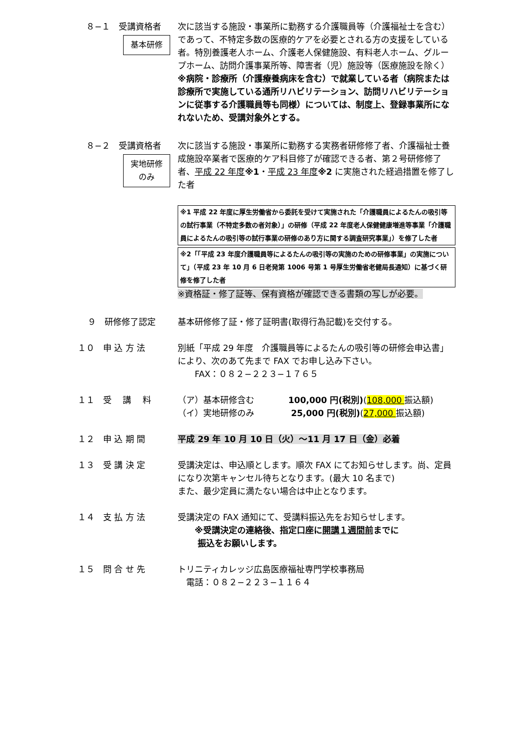８−１　受講資格者
基本研修
次に該当する施設・事業所に勤務する介護職員等（介護福祉士を含む）であって、不特定多数の医療的ケアを必要とされる方の支援をしている者。特別養護老人ホーム、介護老人保健施設、有料老人ホーム、グループホーム、訪問介護事業所等、障害者（児）施設等（医療施設を除く）
※病院・診療所（介護療養病床を含む）で就業している者（病院または診療所で実施している通所リハビリテーション、訪問リハビリテーションに従事する介護職員等も同様）については、制度上、登録事業所になれないため、受講対象外とする。
８−２　受講資格者
実地研修
のみ
次に該当する施設・事業所に勤務する実務者研修修了者、介護福祉士養成施設卒業者で医療的ケア科目修了が確認できる者、第２号研修修了者、平成 22 年度※1・平成 23 年度※2 に実施された経過措置を修了した者
※1 平成 22 年度に厚生労働省から委託を受けて実施された「介護職員によるたんの吸引等の試行事業（不特定多数の者対象）」の研修（平成 22 年度老人保健健康増進等事業「介護職員によるたんの吸引等の試行事業の研修のあり方に関する調査研究事業」）を修了した者
※2「「平成 23 年度介護職員等によるたんの吸引等の実施のための研修事業」の実施について」（平成 23 年 10 月 6 日老発第 1006 号第 1 号厚生労働省老健局長通知）に基づく研修を修了した者
※資格証・修了証等、保有資格が確認できる書類の写しが必要。
９　研修修了認定 基本研修修了証・修了証明書(取得行為記載)を交付する。
１０　申 込 方 法 別紙「平成 29 年度　介護職員等によるたんの吸引等の研修会申込書」により、次のあて先まで FAX でお申し込み下さい。
　　FAX：０８２−２２３−１７６５
１１　受　 講 　料 （ア）基本研修含む　　　　100,000 円(税別)(108,000 振込額)
（イ）実地研修のみ　　　　 25,000 円(税別)(27,000 振込額)
１２　申 込 期 間 平成 29 年 10 月 10 日（火）～11 月 17 日（金）必着
１３　受 講 決 定 受講決定は、申込順とします。順次 FAX にてお知らせします。尚、定員になり次第キャンセル待ちとなります。(最大 10 名まで)
また、最少定員に満たない場合は中止となります。
１４　支 払 方 法 受講決定の FAX 通知にて、受講料振込先をお知らせします。
　　※受講決定の連絡後、指定口座に開講１週間前までに
　　 振込をお願いします。
１５　問 合 せ 先 トリニティカレッジ広島医療福祉専門学校事務局
　電話：０８２−２２３−１１６４